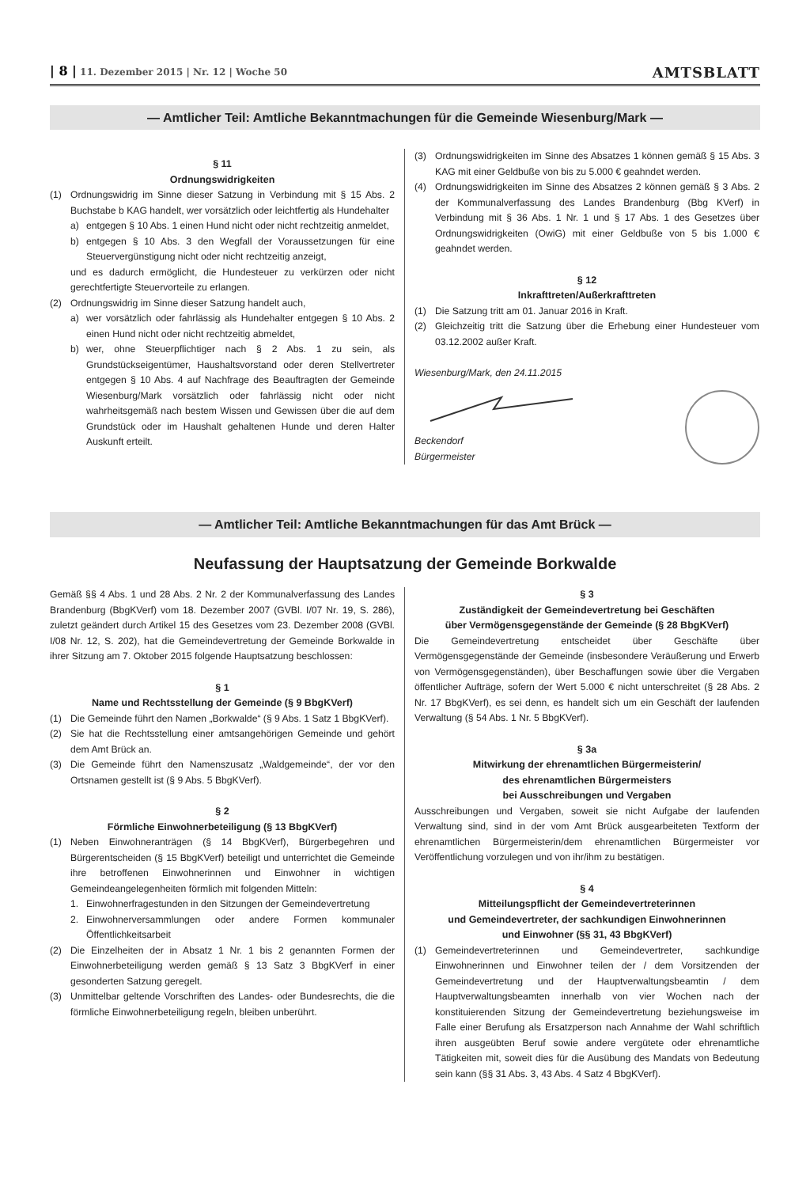| 8 | 11. Dezember 2015 | Nr. 12 | Woche 50 AMTSBLATT
— Amtlicher Teil: Amtliche Bekanntmachungen für die Gemeinde Wiesenburg/Mark —
§ 11
Ordnungswidrigkeiten
(1) Ordnungswidrig im Sinne dieser Satzung in Verbindung mit § 15 Abs. 2 Buchstabe b KAG handelt, wer vorsätzlich oder leichtfertig als Hundehalter
a) entgegen § 10 Abs. 1 einen Hund nicht oder nicht rechtzeitig anmeldet,
b) entgegen § 10 Abs. 3 den Wegfall der Voraussetzungen für eine Steuervergünstigung nicht oder nicht rechtzeitig anzeigt,
und es dadurch ermöglicht, die Hundesteuer zu verkürzen oder nicht gerechtfertigte Steuervorteile zu erlangen.
(2) Ordnungswidrig im Sinne dieser Satzung handelt auch,
a) wer vorsätzlich oder fahrlässig als Hundehalter entgegen § 10 Abs. 2 einen Hund nicht oder nicht rechtzeitig abmeldet,
b) wer, ohne Steuerpflichtiger nach § 2 Abs. 1 zu sein, als Grundstückseigentümer, Haushaltsvorstand oder deren Stellvertreter entgegen § 10 Abs. 4 auf Nachfrage des Beauftragten der Gemeinde Wiesenburg/Mark vorsätzlich oder fahrlässig nicht oder nicht wahrheitsgemäß nach bestem Wissen und Gewissen über die auf dem Grundstück oder im Haushalt gehaltenen Hunde und deren Halter Auskunft erteilt.
(3) Ordnungswidrigkeiten im Sinne des Absatzes 1 können gemäß § 15 Abs. 3 KAG mit einer Geldbuße von bis zu 5.000 € geahndet werden.
(4) Ordnungswidrigkeiten im Sinne des Absatzes 2 können gemäß § 3 Abs. 2 der Kommunalverfassung des Landes Brandenburg (Bbg KVerf) in Verbindung mit § 36 Abs. 1 Nr. 1 und § 17 Abs. 1 des Gesetzes über Ordnungswidrigkeiten (OwiG) mit einer Geldbuße von 5 bis 1.000 € geahndet werden.
§ 12
Inkrafttreten/Außerkrafttreten
(1) Die Satzung tritt am 01. Januar 2016 in Kraft.
(2) Gleichzeitig tritt die Satzung über die Erhebung einer Hundesteuer vom 03.12.2002 außer Kraft.
Wiesenburg/Mark, den 24.11.2015
Beckendorf
Bürgermeister
— Amtlicher Teil: Amtliche Bekanntmachungen für das Amt Brück —
Neufassung der Hauptsatzung der Gemeinde Borkwalde
Gemäß §§ 4 Abs. 1 und 28 Abs. 2 Nr. 2 der Kommunalverfassung des Landes Brandenburg (BbgKVerf) vom 18. Dezember 2007 (GVBl. I/07 Nr. 19, S. 286), zuletzt geändert durch Artikel 15 des Gesetzes vom 23. Dezember 2008 (GVBl. I/08 Nr. 12, S. 202), hat die Gemeindevertretung der Gemeinde Borkwalde in ihrer Sitzung am 7. Oktober 2015 folgende Hauptsatzung beschlossen:
§ 1
Name und Rechtsstellung der Gemeinde (§ 9 BbgKVerf)
(1) Die Gemeinde führt den Namen „Borkwalde“ (§ 9 Abs. 1 Satz 1 BbgKVerf).
(2) Sie hat die Rechtsstellung einer amtsangehörigen Gemeinde und gehört dem Amt Brück an.
(3) Die Gemeinde führt den Namenszusatz „Waldgemeinde“, der vor den Ortsnamen gestellt ist (§ 9 Abs. 5 BbgKVerf).
§ 2
Förmliche Einwohnerbeteiligung (§ 13 BbgKVerf)
(1) Neben Einwohneranträgen (§ 14 BbgKVerf), Bürgerbegehren und Bürgerentscheiden (§ 15 BbgKVerf) beteiligt und unterrichtet die Gemeinde ihre betroffenen Einwohnerinnen und Einwohner in wichtigen Gemeindeangelegenheiten förmlich mit folgenden Mitteln:
1. Einwohnerfragestunden in den Sitzungen der Gemeindevertretung
2. Einwohnerversammlungen oder andere Formen kommunaler Öffentlichkeitsarbeit
(2) Die Einzelheiten der in Absatz 1 Nr. 1 bis 2 genannten Formen der Einwohnerbeteiligung werden gemäß § 13 Satz 3 BbgKVerf in einer gesonderten Satzung geregelt.
(3) Unmittelbar geltende Vorschriften des Landes- oder Bundesrechts, die die förmliche Einwohnerbeteiligung regeln, bleiben unberührt.
§ 3
Zuständigkeit der Gemeindevertretung bei Geschäften
über Vermögensgegenstände der Gemeinde (§ 28 BbgKVerf)
Die Gemeindevertretung entscheidet über Geschäfte über Vermögensgegenstände der Gemeinde (insbesondere Veräußerung und Erwerb von Vermögensgegenständen), über Beschaffungen sowie über die Vergaben öffentlicher Aufträge, sofern der Wert 5.000 € nicht unterschreitet (§ 28 Abs. 2 Nr. 17 BbgKVerf), es sei denn, es handelt sich um ein Geschäft der laufenden Verwaltung (§ 54 Abs. 1 Nr. 5 BbgKVerf).
§ 3a
Mitwirkung der ehrenamtlichen Bürgermeisterin/
des ehrenamtlichen Bürgermeisters
bei Ausschreibungen und Vergaben
Ausschreibungen und Vergaben, soweit sie nicht Aufgabe der laufenden Verwaltung sind, sind in der vom Amt Brück ausgearbeiteten Textform der ehrenamtlichen Bürgermeisterin/dem ehrenamtlichen Bürgermeister vor Veröffentlichung vorzulegen und von ihr/ihm zu bestätigen.
§ 4
Mitteilungspflicht der Gemeindevertreterinnen
und Gemeindevertreter, der sachkundigen Einwohnerinnen
und Einwohner (§§ 31, 43 BbgKVerf)
(1) Gemeindevertreterinnen und Gemeindevertreter, sachkundige Einwohnerinnen und Einwohner teilen der / dem Vorsitzenden der Gemeindevertretung und der Hauptverwaltungsbeamtin / dem Hauptverwaltungsbeamten innerhalb von vier Wochen nach der konstituierenden Sitzung der Gemeindevertretung beziehungsweise im Falle einer Berufung als Ersatzperson nach Annahme der Wahl schriftlich ihren ausgeübten Beruf sowie andere vergütete oder ehrenamtliche Tätigkeiten mit, soweit dies für die Ausübung des Mandats von Bedeutung sein kann (§§ 31 Abs. 3, 43 Abs. 4 Satz 4 BbgKVerf).